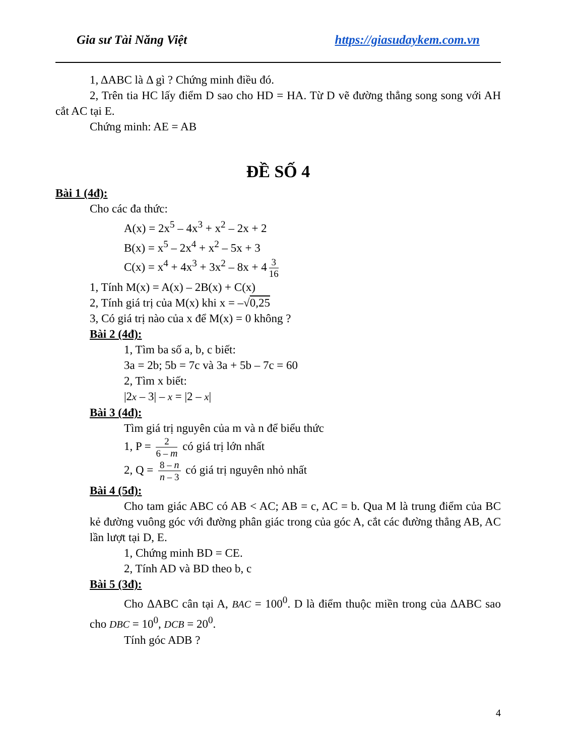Gia sư Tài Năng Việt https://giasudaykem.com.vn
1, ΔABC là Δ gì ? Chứng minh điều đó.
2, Trên tia HC lấy điểm D sao cho HD = HA. Từ D vẽ đường thẳng song song với AH cắt AC tại E.
Chứng minh: AE = AB
ĐỀ SỐ 4
Bài 1 (4đ):
Cho các đa thức:
A(x) = 2x<sup>5</sup> – 4x<sup>3</sup> + x<sup>2</sup> – 2x + 2
B(x) = x<sup>5</sup> – 2x<sup>4</sup> + x<sup>2</sup> – 5x + 3
C(x) = x<sup>4</sup> + 4x<sup>3</sup> + 3x<sup>2</sup> – 8x + 4 3 16
1, Tính M(x) = A(x) – 2B(x) + C(x)
2, Tính giá trị của M(x) khi x = –√0,25
3, Có giá trị nào của x để M(x) = 0 không ?
Bài 2 (4đ):
1, Tìm ba số a, b, c biết:
3a = 2b; 5b = 7c và 3a + 5b – 7c = 60
2, Tìm x biết:
|2x – 3| – x = |2 – x|
Bài 3 (4đ):
Tìm giá trị nguyên của m và n để biểu thức
1, P = 2 6 – m có giá trị lớn nhất
2, Q = 8 – n n – 3 có giá trị nguyên nhỏ nhất
Bài 4 (5đ):
Cho tam giác ABC có AB < AC; AB = c, AC = b. Qua M là trung điểm của BC kẻ đường vuông góc với đường phân giác trong của góc A, cắt các đường thẳng AB, AC lần lượt tại D, E.
1, Chứng minh BD = CE.
2, Tính AD và BD theo b, c
Bài 5 (3đ):
Cho ΔABC cân tại A, BAC = 100<sup>0</sup>. D là điểm thuộc miền trong của ΔABC sao cho DBC = 10<sup>0</sup>, DCB = 20<sup>0</sup>.
Tính góc ADB ?
4